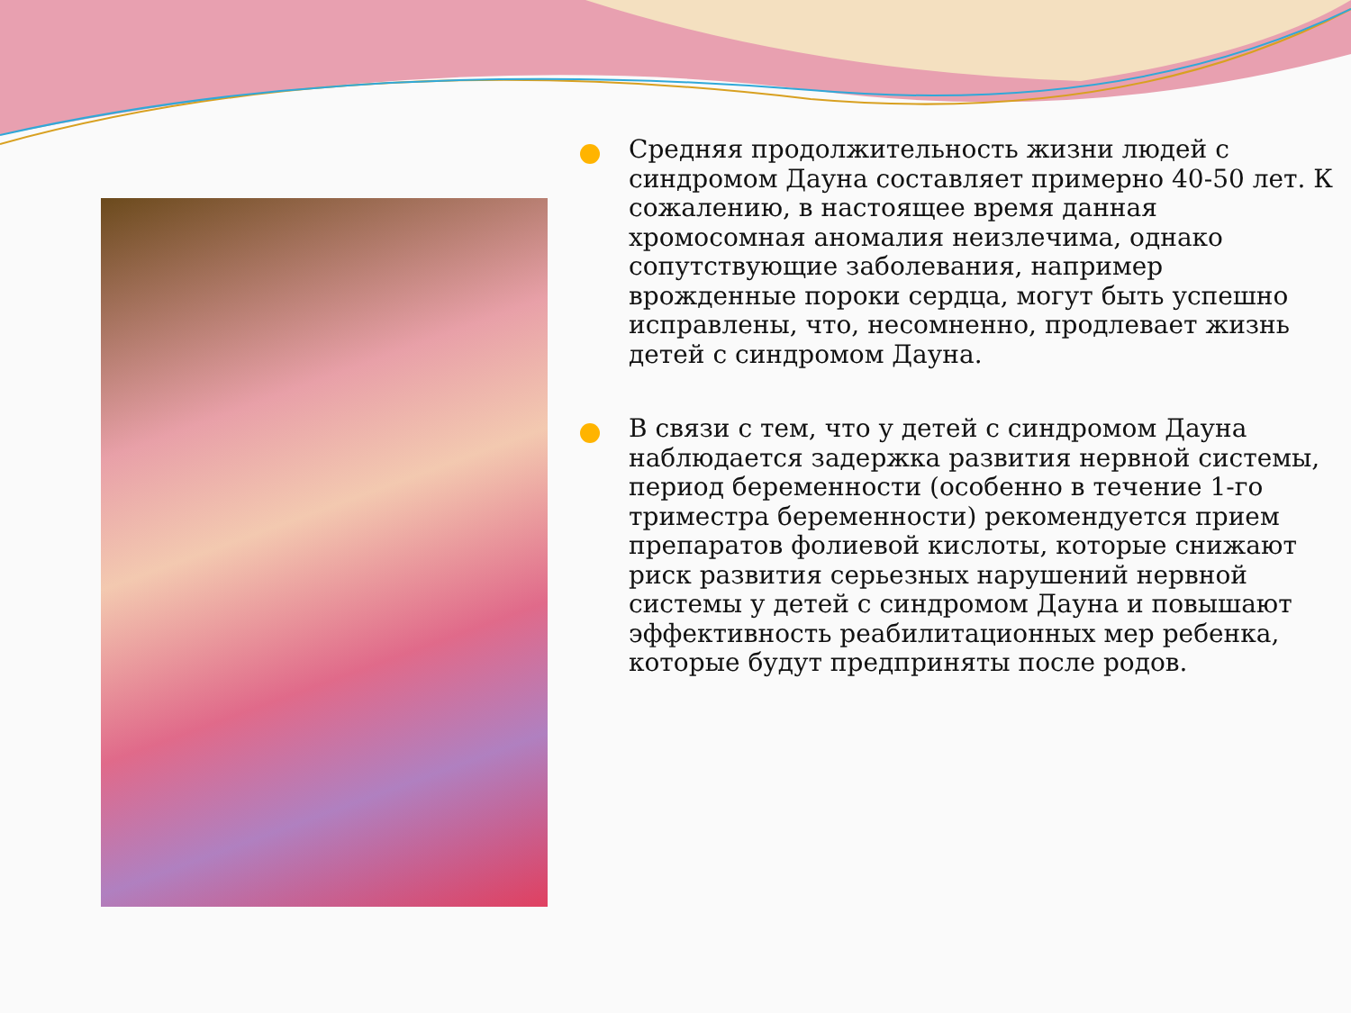Средняя продолжительность жизни людей с синдромом Дауна составляет примерно 40-50 лет. К сожалению, в настоящее время данная хромосомная аномалия неизлечима, однако сопутствующие заболевания, например врожденные пороки сердца, могут быть успешно исправлены, что, несомненно, продлевает жизнь детей с синдромом Дауна.
В связи с тем, что у детей с синдромом Дауна наблюдается задержка развития нервной системы, период беременности (особенно в течение 1-го триместра беременности) рекомендуется прием препаратов фолиевой кислоты, которые снижают риск развития серьезных нарушений нервной системы у детей с синдромом Дауна и повышают эффективность реабилитационных мер ребенка, которые будут предприняты после родов.